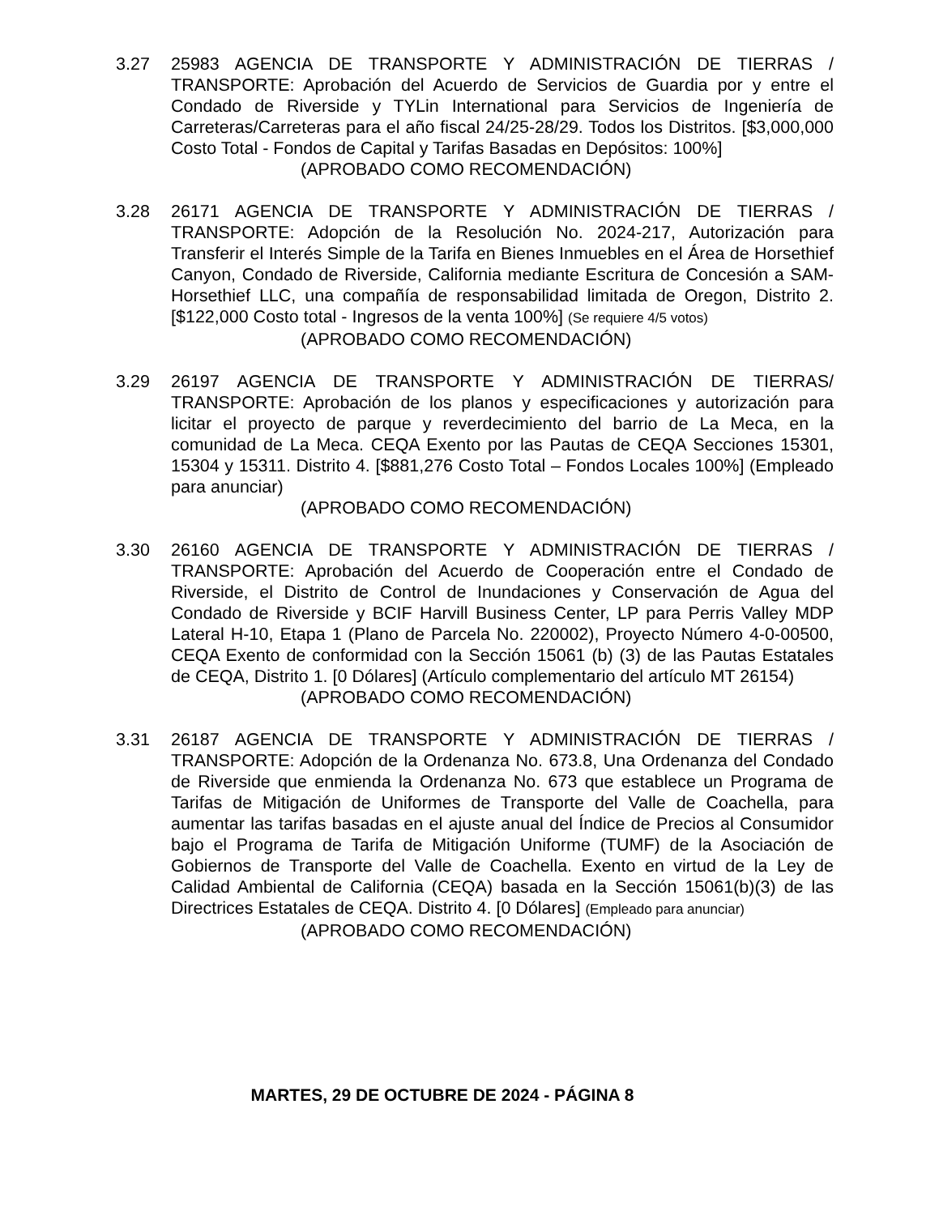3.27 25983 AGENCIA DE TRANSPORTE Y ADMINISTRACIÓN DE TIERRAS / TRANSPORTE: Aprobación del Acuerdo de Servicios de Guardia por y entre el Condado de Riverside y TYLin International para Servicios de Ingeniería de Carreteras/Carreteras para el año fiscal 24/25-28/29. Todos los Distritos. [$3,000,000 Costo Total - Fondos de Capital y Tarifas Basadas en Depósitos: 100%]
(APROBADO COMO RECOMENDACIÓN)
3.28 26171 AGENCIA DE TRANSPORTE Y ADMINISTRACIÓN DE TIERRAS / TRANSPORTE: Adopción de la Resolución No. 2024-217, Autorización para Transferir el Interés Simple de la Tarifa en Bienes Inmuebles en el Área de Horsethief Canyon, Condado de Riverside, California mediante Escritura de Concesión a SAM-Horsethief LLC, una compañía de responsabilidad limitada de Oregon, Distrito 2. [$122,000 Costo total - Ingresos de la venta 100%] (Se requiere 4/5 votos)
(APROBADO COMO RECOMENDACIÓN)
3.29 26197 AGENCIA DE TRANSPORTE Y ADMINISTRACIÓN DE TIERRAS/ TRANSPORTE: Aprobación de los planos y especificaciones y autorización para licitar el proyecto de parque y reverdecimiento del barrio de La Meca, en la comunidad de La Meca. CEQA Exento por las Pautas de CEQA Secciones 15301, 15304 y 15311. Distrito 4. [$881,276 Costo Total – Fondos Locales 100%] (Empleado para anunciar)
(APROBADO COMO RECOMENDACIÓN)
3.30 26160 AGENCIA DE TRANSPORTE Y ADMINISTRACIÓN DE TIERRAS / TRANSPORTE: Aprobación del Acuerdo de Cooperación entre el Condado de Riverside, el Distrito de Control de Inundaciones y Conservación de Agua del Condado de Riverside y BCIF Harvill Business Center, LP para Perris Valley MDP Lateral H-10, Etapa 1 (Plano de Parcela No. 220002), Proyecto Número 4-0-00500, CEQA Exento de conformidad con la Sección 15061 (b) (3) de las Pautas Estatales de CEQA, Distrito 1. [0 Dólares] (Artículo complementario del artículo MT 26154)
(APROBADO COMO RECOMENDACIÓN)
3.31 26187 AGENCIA DE TRANSPORTE Y ADMINISTRACIÓN DE TIERRAS / TRANSPORTE: Adopción de la Ordenanza No. 673.8, Una Ordenanza del Condado de Riverside que enmienda la Ordenanza No. 673 que establece un Programa de Tarifas de Mitigación de Uniformes de Transporte del Valle de Coachella, para aumentar las tarifas basadas en el ajuste anual del Índice de Precios al Consumidor bajo el Programa de Tarifa de Mitigación Uniforme (TUMF) de la Asociación de Gobiernos de Transporte del Valle de Coachella. Exento en virtud de la Ley de Calidad Ambiental de California (CEQA) basada en la Sección 15061(b)(3) de las Directrices Estatales de CEQA. Distrito 4. [0 Dólares] (Empleado para anunciar)
(APROBADO COMO RECOMENDACIÓN)
MARTES, 29 DE OCTUBRE DE 2024 - PÁGINA 8